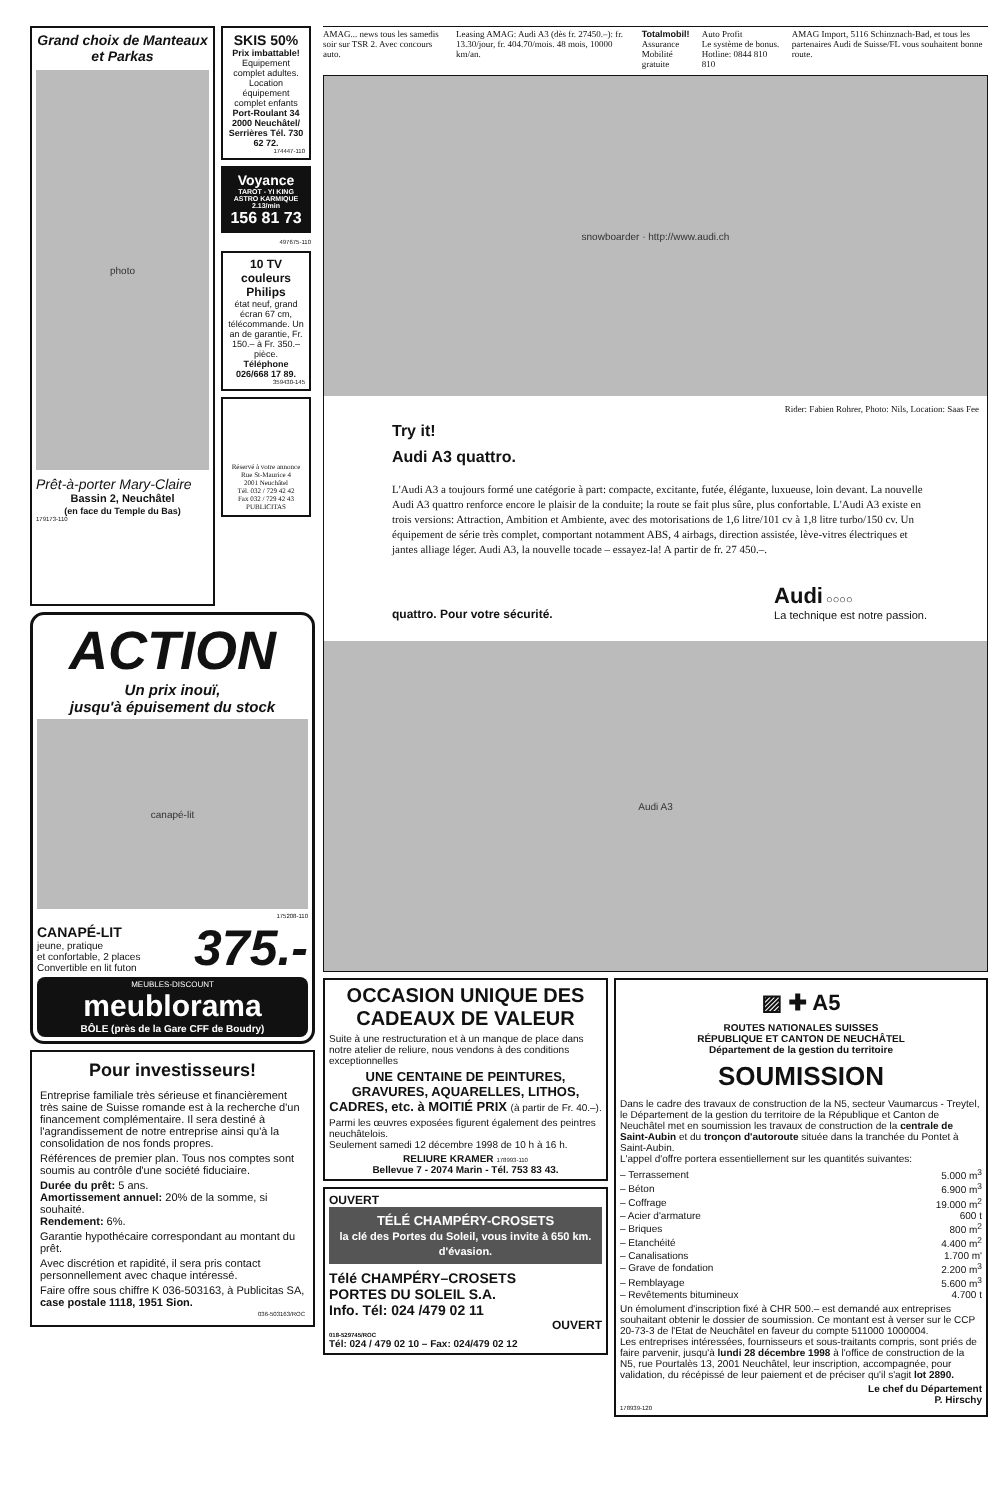Grand choix de Manteaux et Parkas
photo
Prêt-à-porter Mary-Claire
Bassin 2, Neuchâtel
(en face du Temple du Bas)
179173-110
SKIS 50%
Prix imbattable! Equipement complet adultes. Location équipement complet enfants Port-Roulant 34 2000 Neuchâtel/ Serrières Tél. 730 62 72.
174447-110
Voyance
TAROT - YI KING ASTRO KARMIQUE 2.13/min
156 81 73
497675-110
10 TV couleurs Philips
état neuf, grand écran 67 cm, télécommande. Un an de garantie, Fr. 150.– à Fr. 350.– pièce.
Téléphone 026/668 17 89.
359430-145
Réservé à votre annonce
Rue St-Maurice 4
2001 Neuchâtel
Tél. 032 / 729 42 42
Fax 032 / 729 42 43
PUBLICITAS
ACTION
Un prix inouï,
jusqu'à épuisement du stock
canapé-lit
175208-110
CANAPÉ-LIT
jeune, pratique
et confortable, 2 places
Convertible en lit futon
375.-
MEUBLES-DISCOUNT
meublorama
BÔLE (près de la Gare CFF de Boudry)
Pour investisseurs!
Entreprise familiale très sérieuse et financièrement très saine de Suisse romande est à la recherche d'un financement complémentaire. Il sera destiné à l'agrandissement de notre entreprise ainsi qu'à la consolidation de nos fonds propres.
Références de premier plan. Tous nos comptes sont soumis au contrôle d'une société fiduciaire.
Durée du prêt: 5 ans.
Amortissement annuel: 20% de la somme, si souhaité.
Rendement: 6%.
Garantie hypothécaire correspondant au montant du prêt.
Avec discrétion et rapidité, il sera pris contact personnellement avec chaque intéressé.
Faire offre sous chiffre K 036-503163, à Publicitas SA, case postale 1118, 1951 Sion.
036-503163/ROC
AMAG... news tous les samedis soir sur TSR 2. Avec concours auto.
Leasing AMAG: Audi A3 (dès fr. 27450.–): fr. 13.30/jour, fr. 404.70/mois. 48 mois, 10000 km/an.
Totalmobil!
Assurance Mobilité gratuite
Auto Profit
Le système de bonus. Hotline: 0844 810 810
AMAG Import, 5116 Schinznach-Bad, et tous les partenaires Audi de Suisse/FL vous souhaitent bonne route.
snowboarder · http://www.audi.ch
Rider: Fabien Rohrer, Photo: Nils, Location: Saas Fee
Try it!
Audi A3 quattro.
L'Audi A3 a toujours formé une catégorie à part: compacte, excitante, futée, élégante, luxueuse, loin devant. La nouvelle Audi A3 quattro renforce encore le plaisir de la conduite; la route se fait plus sûre, plus confortable. L'Audi A3 existe en trois versions: Attraction, Ambition et Ambiente, avec des motorisations de 1,6 litre/101 cv à 1,8 litre turbo/150 cv. Un équipement de série très complet, comportant notamment ABS, 4 airbags, direction assistée, lève-vitres électriques et jantes alliage léger. Audi A3, la nouvelle tocade – essayez-la! A partir de fr. 27 450.–.
quattro. Pour votre sécurité. Audi ○○○○
La technique est notre passion.
Audi A3
OCCASION UNIQUE DES CADEAUX DE VALEUR
Suite à une restructuration et à un manque de place dans notre atelier de reliure, nous vendons à des conditions exceptionnelles
UNE CENTAINE DE PEINTURES, GRAVURES, AQUARELLES, LITHOS, CADRES, etc. à MOITIÉ PRIX (à partir de Fr. 40.–).
Parmi les œuvres exposées figurent également des peintres neuchâtelois.
Seulement samedi 12 décembre 1998 de 10 h à 16 h.
RELIURE KRAMER 178993-110
Bellevue 7 - 2074 Marin - Tél. 753 83 43.
OUVERT
TÉLÉ CHAMPÉRY-CROSETS
la clé des Portes du Soleil, vous invite à 650 km. d'évasion.
Télé CHAMPÉRY–CROSETS
PORTES DU SOLEIL S.A.
Info. Tél: 024 /479 02 11
OUVERT
018-529745/ROC
Tél: 024 / 479 02 10 – Fax: 024/479 02 12
▨ ✚ A5
ROUTES NATIONALES SUISSES
RÉPUBLIQUE ET CANTON DE NEUCHÂTEL
Département de la gestion du territoire
SOUMISSION
Dans le cadre des travaux de construction de la N5, secteur Vaumarcus - Treytel, le Département de la gestion du territoire de la République et Canton de Neuchâtel met en soumission les travaux de construction de la centrale de Saint-Aubin et du tronçon d'autoroute située dans la tranchée du Pontet à Saint-Aubin.
L'appel d'offre portera essentiellement sur les quantités suivantes:
| – Terrassement | 5.000 m<sup>3</sup> |
| – Béton | 6.900 m<sup>3</sup> |
| – Coffrage | 19.000 m<sup>2</sup> |
| – Acier d'armature | 600 t |
| – Briques | 800 m<sup>2</sup> |
| – Etanchéité | 4.400 m<sup>2</sup> |
| – Canalisations | 1.700 m' |
| – Grave de fondation | 2.200 m<sup>3</sup> |
| – Remblayage | 5.600 m<sup>3</sup> |
| – Revêtements bitumineux | 4.700 t |
Un émolument d'inscription fixé à CHR 500.– est demandé aux entreprises souhaitant obtenir le dossier de soumission. Ce montant est à verser sur le CCP 20-73-3 de l'Etat de Neuchâtel en faveur du compte 511000 1000004.
Les entreprises intéressées, fournisseurs et sous-traitants compris, sont priés de faire parvenir, jusqu'à lundi 28 décembre 1998 à l'office de construction de la N5, rue Pourtalès 13, 2001 Neuchâtel, leur inscription, accompagnée, pour validation, du récépissé de leur paiement et de préciser qu'il s'agit lot 2890.
Le chef du Département
P. Hirschy
178939-120